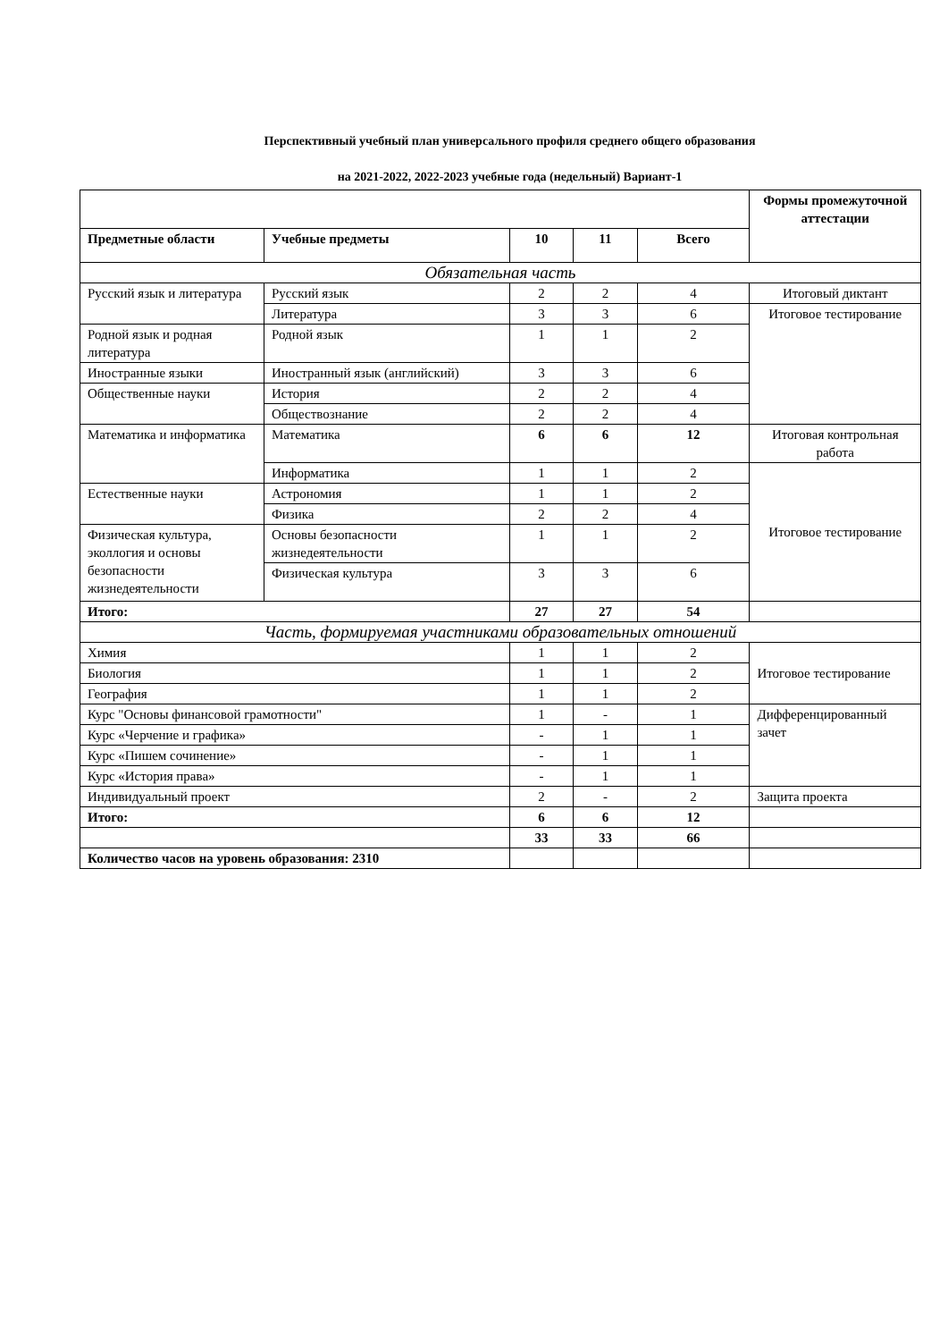Перспективный учебный план универсального профиля среднего общего образования
на 2021-2022, 2022-2023 учебные года (недельный) Вариант-1
| | | | | | Формы промежуточной аттестации |
| Предметные области | Учебные предметы | 10 | 11 | Всего | |
| Обязательная часть | | | | | |
| Русский язык и литература | Русский язык | 2 | 2 | 4 | Итоговый диктант |
| | Литература | 3 | 3 | 6 | Итоговое тестирование |
| Родной язык и родная литература | Родной язык | 1 | 1 | 2 | |
| Иностранные языки | Иностранный язык (английский) | 3 | 3 | 6 | |
| Общественные науки | История | 2 | 2 | 4 | |
| | Обществознание | 2 | 2 | 4 | |
| Математика и информатика | Математика | 6 | 6 | 12 | Итоговая контрольная работа |
| | Информатика | 1 | 1 | 2 | Итоговое тестирование |
| Естественные науки | Астрономия | 1 | 1 | 2 | |
| | Физика | 2 | 2 | 4 | |
| Физическая культура, эколлогия и основы безопасности жизнедеятельности | Основы безопасности жизнедеятельности | 1 | 1 | 2 | |
| | Физическая культура | 3 | 3 | 6 | |
| Итого: | | 27 | 27 | 54 | |
| Часть, формируемая участниками образовательных отношений | | | | | |
| Химия | | 1 | 1 | 2 | Итоговое тестирование |
| Биология | | 1 | 1 | 2 | |
| География | | 1 | 1 | 2 | |
| Курс "Основы финансовой грамотности" | | 1 | - | 1 | Дифференцированный зачет |
| Курс «Черчение и графика» | | - | 1 | 1 | |
| Курс «Пишем сочинение» | | - | 1 | 1 | |
| Курс «История права» | | - | 1 | 1 | |
| Индивидуальный проект | | 2 | - | 2 | Защита проекта |
| Итого: | | 6 | 6 | 12 | |
| | | 33 | 33 | 66 | |
| Количество часов на уровень образования: 2310 | | | | | |